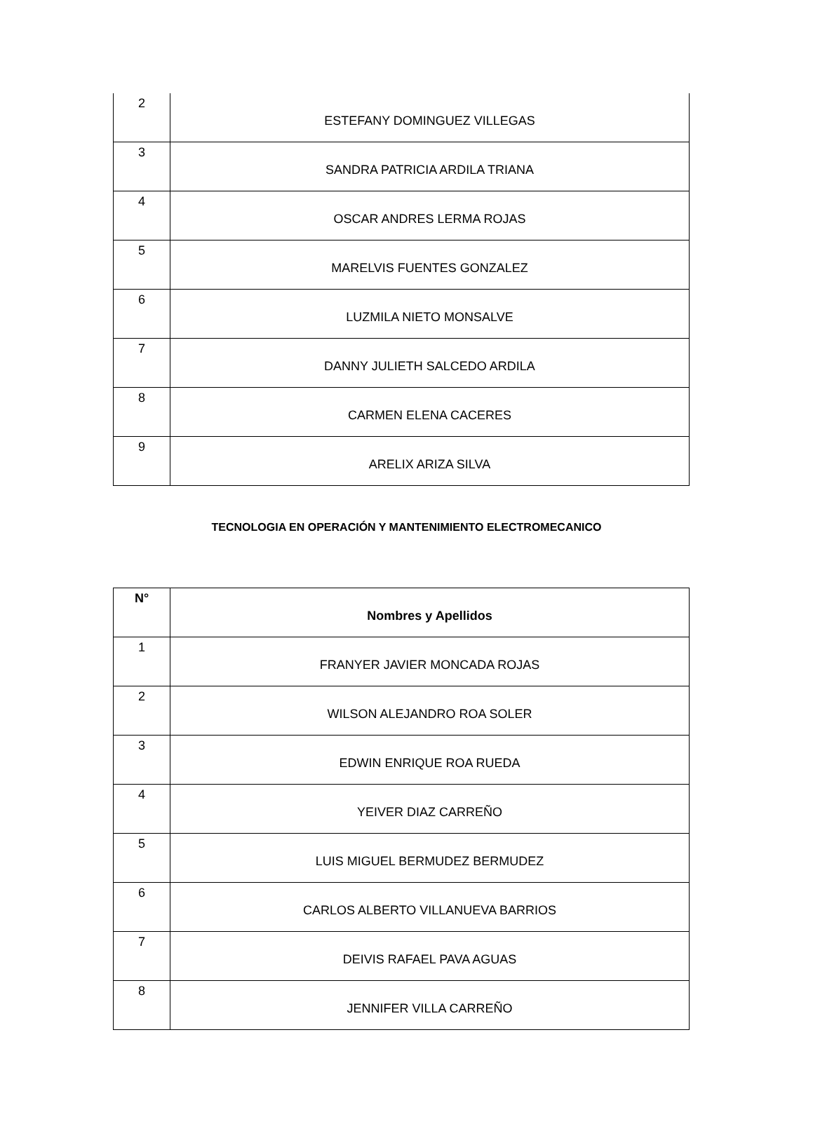| 2 | ESTEFANY DOMINGUEZ VILLEGAS |
| 3 | SANDRA PATRICIA ARDILA TRIANA |
| 4 | OSCAR ANDRES LERMA ROJAS |
| 5 | MARELVIS FUENTES GONZALEZ |
| 6 | LUZMILA NIETO MONSALVE |
| 7 | DANNY JULIETH SALCEDO ARDILA |
| 8 | CARMEN ELENA CACERES |
| 9 | ARELIX ARIZA SILVA |
TECNOLOGIA EN OPERACIÓN Y MANTENIMIENTO ELECTROMECANICO
| N° | Nombres y Apellidos |
| --- | --- |
| 1 | FRANYER JAVIER MONCADA ROJAS |
| 2 | WILSON ALEJANDRO ROA SOLER |
| 3 | EDWIN ENRIQUE ROA RUEDA |
| 4 | YEIVER DIAZ CARREÑO |
| 5 | LUIS MIGUEL BERMUDEZ BERMUDEZ |
| 6 | CARLOS ALBERTO VILLANUEVA BARRIOS |
| 7 | DEIVIS RAFAEL PAVA AGUAS |
| 8 | JENNIFER VILLA CARREÑO |